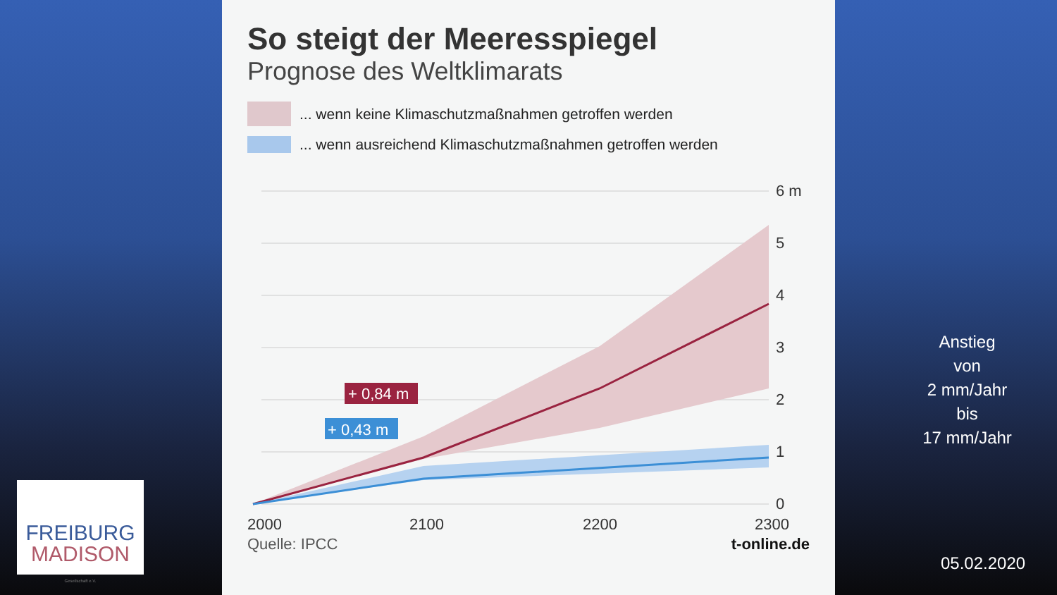So steigt der Meeresspiegel
Prognose des Weltklimarats
... wenn keine Klimaschutzmaßnahmen getroffen werden
... wenn ausreichend Klimaschutzmaßnahmen getroffen werden
+ 0,84 m
+ 0,43 m
6 m
5
4
3
2
1
0
2000
2100
2200
2300
Quelle: IPCC t-online.de
Anstieg
von
2 mm/Jahr
bis
17 mm/Jahr
05.02.2020
FREIBURG
MADISON
Gesellschaft e.V.